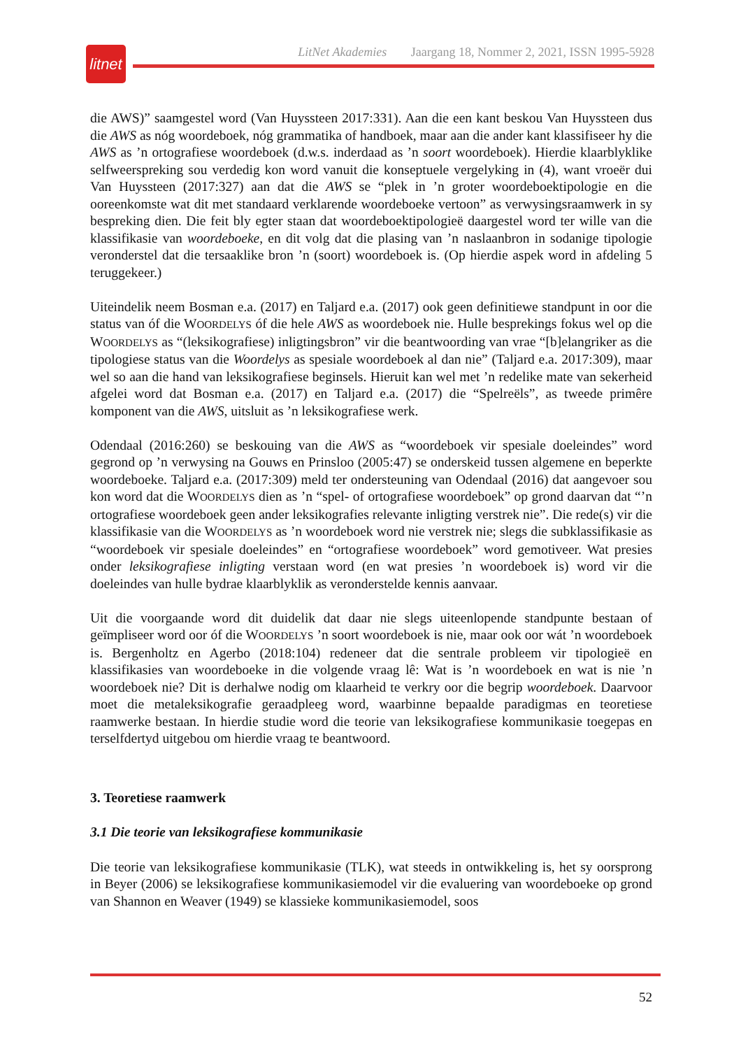litnet
LitNet Akademies Jaargang 18, Nommer 2, 2021, ISSN 1995-5928
die AWS)” saamgestel word (Van Huyssteen 2017:331). Aan die een kant beskou Van Huyssteen dus die AWS as nóg woordeboek, nóg grammatika of handboek, maar aan die ander kant klassifiseer hy die AWS as ’n ortografiese woordeboek (d.w.s. inderdaad as ’n soort woordeboek). Hierdie klaarblyklike selfweerspreking sou verdedig kon word vanuit die konseptuele vergelyking in (4), want vroeër dui Van Huyssteen (2017:327) aan dat die AWS se “plek in ’n groter woordeboektipologie en die ooreenkomste wat dit met standaard verklarende woordeboeke vertoon” as verwysingsraamwerk in sy bespreking dien. Die feit bly egter staan dat woordeboektipologieë daargestel word ter wille van die klassifikasie van woordeboeke, en dit volg dat die plasing van ’n naslaanbron in sodanige tipologie veronderstel dat die tersaaklike bron ’n (soort) woordeboek is. (Op hierdie aspek word in afdeling 5 teruggekeer.)
Uiteindelik neem Bosman e.a. (2017) en Taljard e.a. (2017) ook geen definitiewe standpunt in oor die status van óf die WOORDELYS óf die hele AWS as woordeboek nie. Hulle besprekings fokus wel op die WOORDELYS as “(leksikografiese) inligtingsbron” vir die beantwoording van vrae “[b]elangriker as die tipologiese status van die Woordelys as spesiale woordeboek al dan nie” (Taljard e.a. 2017:309), maar wel so aan die hand van leksikografiese beginsels. Hieruit kan wel met ’n redelike mate van sekerheid afgelei word dat Bosman e.a. (2017) en Taljard e.a. (2017) die “Spelreëls”, as tweede primêre komponent van die AWS, uitsluit as ’n leksikografiese werk.
Odendaal (2016:260) se beskouing van die AWS as “woordeboek vir spesiale doeleindes” word gegrond op ’n verwysing na Gouws en Prinsloo (2005:47) se onderskeid tussen algemene en beperkte woordeboeke. Taljard e.a. (2017:309) meld ter ondersteuning van Odendaal (2016) dat aangevoer sou kon word dat die WOORDELYS dien as ’n “spel- of ortografiese woordeboek” op grond daarvan dat “’n ortografiese woordeboek geen ander leksikografies relevante inligting verstrek nie”. Die rede(s) vir die klassifikasie van die WOORDELYS as ’n woordeboek word nie verstrek nie; slegs die subklassifikasie as “woordeboek vir spesiale doeleindes” en “ortografiese woordeboek” word gemotiveer. Wat presies onder leksikografiese inligting verstaan word (en wat presies ’n woordeboek is) word vir die doeleindes van hulle bydrae klaarblyklik as veronderstelde kennis aanvaar.
Uit die voorgaande word dit duidelik dat daar nie slegs uiteenlopende standpunte bestaan of geïmpliseer word oor óf die WOORDELYS ’n soort woordeboek is nie, maar ook oor wát ’n woordeboek is. Bergenholtz en Agerbo (2018:104) redeneer dat die sentrale probleem vir tipologieë en klassifikasies van woordeboeke in die volgende vraag lê: Wat is ’n woordeboek en wat is nie ’n woordeboek nie? Dit is derhalwe nodig om klaarheid te verkry oor die begrip woordeboek. Daarvoor moet die metaleksikografie geraadpleeg word, waarbinne bepaalde paradigmas en teoretiese raamwerke bestaan. In hierdie studie word die teorie van leksikografiese kommunikasie toegepas en terselfdertyd uitgebou om hierdie vraag te beantwoord.
3. Teoretiese raamwerk
3.1 Die teorie van leksikografiese kommunikasie
Die teorie van leksikografiese kommunikasie (TLK), wat steeds in ontwikkeling is, het sy oorsprong in Beyer (2006) se leksikografiese kommunikasiemodel vir die evaluering van woordeboeke op grond van Shannon en Weaver (1949) se klassieke kommunikasiemodel, soos
52